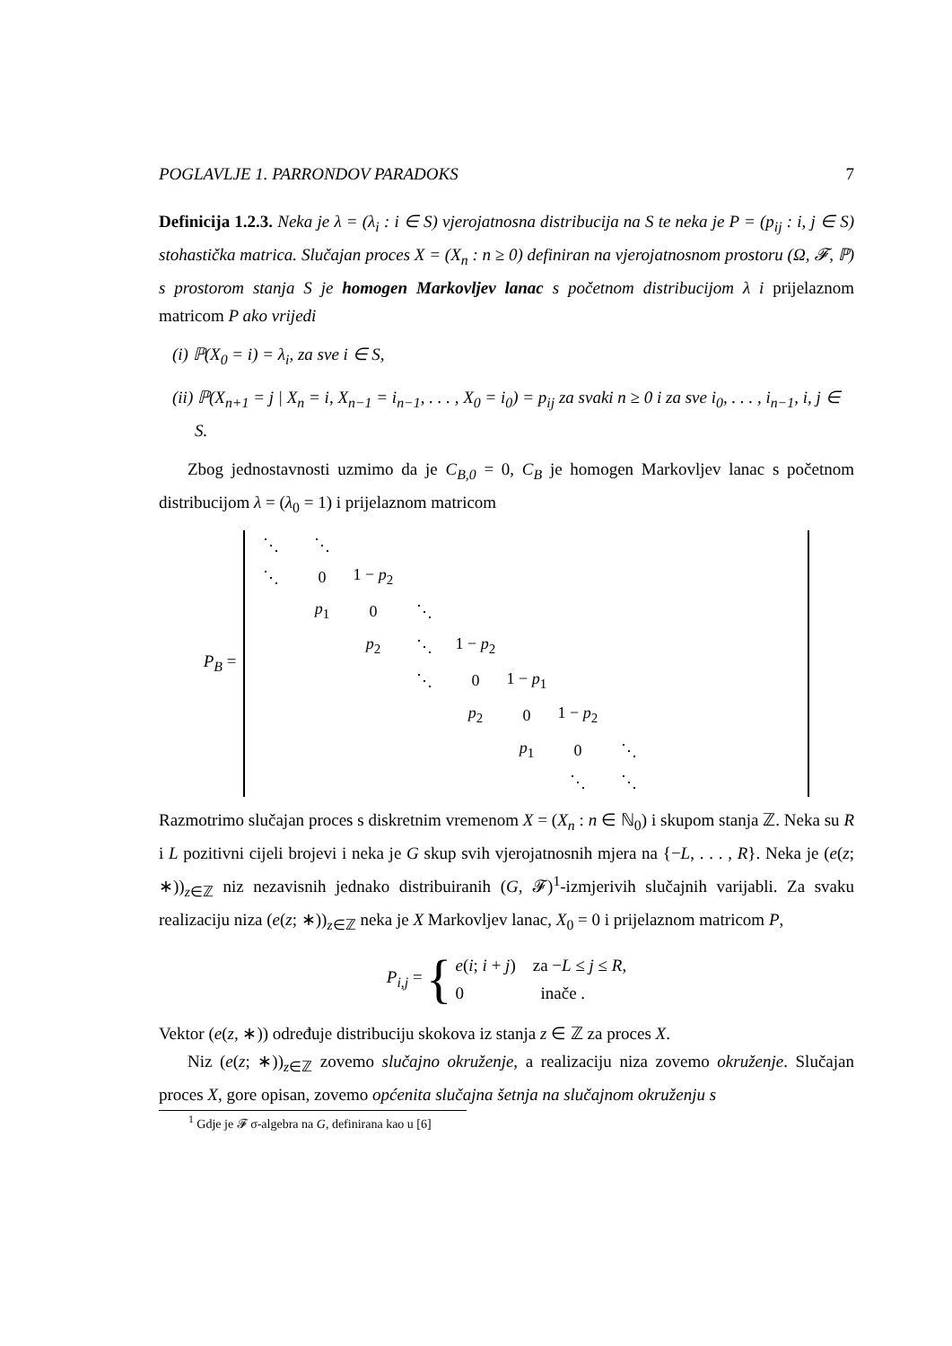POGLAVLJE 1. PARRONDOV PARADOKS 7
Definicija 1.2.3. Neka je λ = (λ<sub>i</sub> : i ∈ S) vjerojatnosna distribucija na S te neka je P = (p<sub>ij</sub> : i, j ∈ S) stohastička matrica. Slučajan proces X = (X<sub>n</sub> : n ≥ 0) definiran na vjerojatnosnom prostoru (Ω, 𝓕, ℙ) s prostorom stanja S je homogen Markovljev lanac s početnom distribucijom λ i prijelaznom matricom P ako vrijedi
(i) ℙ(X<sub>0</sub> = i) = λ<sub>i</sub>, za sve i ∈ S,
(ii) ℙ(X<sub>n+1</sub> = j | X<sub>n</sub> = i, X<sub>n−1</sub> = i<sub>n−1</sub>, . . . , X<sub>0</sub> = i<sub>0</sub>) = p<sub>ij</sub> za svaki n ≥ 0 i za sve i<sub>0</sub>, . . . , i<sub>n−1</sub>, i, j ∈ S.
Zbog jednostavnosti uzmimo da je C<sub>B,0</sub> = 0, C<sub>B</sub> je homogen Markovljev lanac s početnom distribucijom λ = (λ<sub>0</sub> = 1) i prijelaznom matricom
P<sub>B</sub> =
| ⋱ | ⋱ | | | | | | | | | |
| ⋱ | 0 | 1 − p<sub>2</sub> | | | | | | | | |
| | p<sub>1</sub> | 0 | ⋱ | | | | | | | |
| | | p<sub>2</sub> | ⋱ | 1 − p<sub>2</sub> | | | | | | |
| | | | ⋱ | 0 | 1 − p<sub>1</sub> | | | | | |
| | | | | p<sub>2</sub> | 0 | 1 − p<sub>2</sub> | | | | |
| | | | | | p<sub>1</sub> | 0 | ⋱ | | | |
| | | | | | | ⋱ | ⋱ | | | |
Razmotrimo slučajan proces s diskretnim vremenom X = (X<sub>n</sub> : n ∈ ℕ<sub>0</sub>) i skupom stanja ℤ. Neka su R i L pozitivni cijeli brojevi i neka je G skup svih vjerojatnosnih mjera na {−L, . . . , R}. Neka je (e(z; ∗))<sub>z∈ℤ</sub> niz nezavisnih jednako distribuiranih (G, 𝓕)<sup>1</sup>-izmjerivih slučajnih varijabli. Za svaku realizaciju niza (e(z; ∗))<sub>z∈ℤ</sub> neka je X Markovljev lanac, X<sub>0</sub> = 0 i prijelaznom matricom P,
P<sub>i,j</sub> = { e(i; i + j) za −L ≤ j ≤ R,
0 inače .
Vektor (e(z, ∗)) određuje distribuciju skokova iz stanja z ∈ ℤ za proces X.
Niz (e(z; ∗))<sub>z∈ℤ</sub> zovemo slučajno okruženje, a realizaciju niza zovemo okruženje. Slučajan proces X, gore opisan, zovemo općenita slučajna šetnja na slučajnom okruženju s
<sup>1</sup> Gdje je 𝓕 σ-algebra na G, definirana kao u [6]